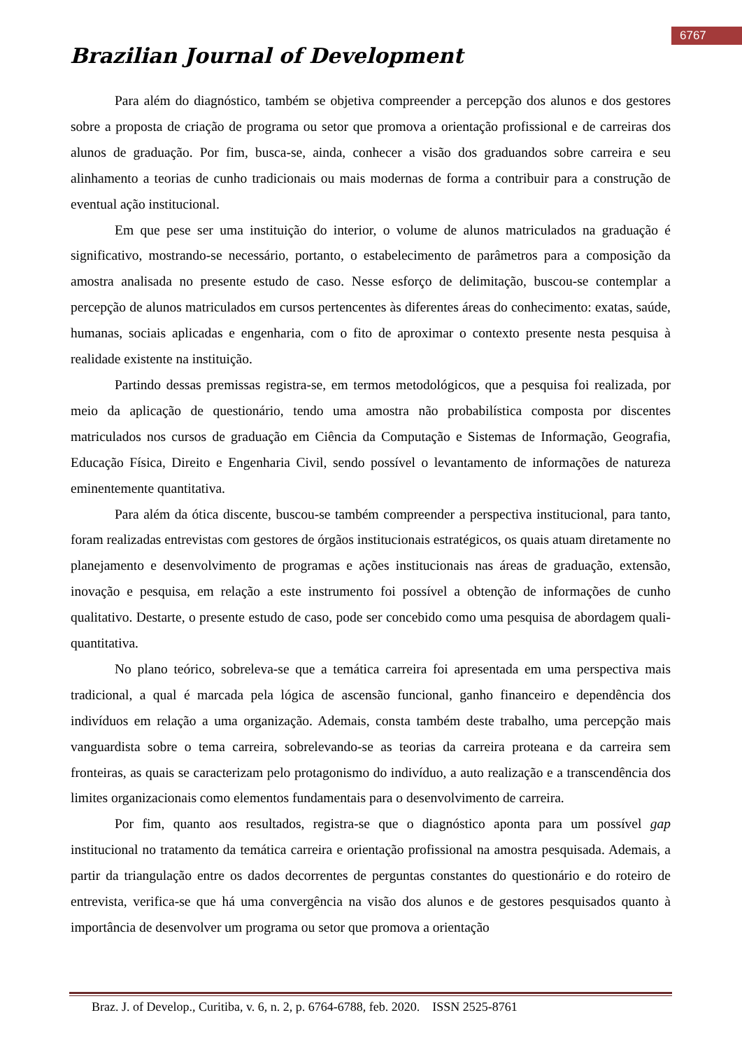6767
Brazilian Journal of Development
Para além do diagnóstico, também se objetiva compreender a percepção dos alunos e dos gestores sobre a proposta de criação de programa ou setor que promova a orientação profissional e de carreiras dos alunos de graduação. Por fim, busca-se, ainda, conhecer a visão dos graduandos sobre carreira e seu alinhamento a teorias de cunho tradicionais ou mais modernas de forma a contribuir para a construção de eventual ação institucional.
Em que pese ser uma instituição do interior, o volume de alunos matriculados na graduação é significativo, mostrando-se necessário, portanto, o estabelecimento de parâmetros para a composição da amostra analisada no presente estudo de caso. Nesse esforço de delimitação, buscou-se contemplar a percepção de alunos matriculados em cursos pertencentes às diferentes áreas do conhecimento: exatas, saúde, humanas, sociais aplicadas e engenharia, com o fito de aproximar o contexto presente nesta pesquisa à realidade existente na instituição.
Partindo dessas premissas registra-se, em termos metodológicos, que a pesquisa foi realizada, por meio da aplicação de questionário, tendo uma amostra não probabilística composta por discentes matriculados nos cursos de graduação em Ciência da Computação e Sistemas de Informação, Geografia, Educação Física, Direito e Engenharia Civil, sendo possível o levantamento de informações de natureza eminentemente quantitativa.
Para além da ótica discente, buscou-se também compreender a perspectiva institucional, para tanto, foram realizadas entrevistas com gestores de órgãos institucionais estratégicos, os quais atuam diretamente no planejamento e desenvolvimento de programas e ações institucionais nas áreas de graduação, extensão, inovação e pesquisa, em relação a este instrumento foi possível a obtenção de informações de cunho qualitativo. Destarte, o presente estudo de caso, pode ser concebido como uma pesquisa de abordagem quali-quantitativa.
No plano teórico, sobreleva-se que a temática carreira foi apresentada em uma perspectiva mais tradicional, a qual é marcada pela lógica de ascensão funcional, ganho financeiro e dependência dos indivíduos em relação a uma organização. Ademais, consta também deste trabalho, uma percepção mais vanguardista sobre o tema carreira, sobrelevando-se as teorias da carreira proteana e da carreira sem fronteiras, as quais se caracterizam pelo protagonismo do indivíduo, a auto realização e a transcendência dos limites organizacionais como elementos fundamentais para o desenvolvimento de carreira.
Por fim, quanto aos resultados, registra-se que o diagnóstico aponta para um possível gap institucional no tratamento da temática carreira e orientação profissional na amostra pesquisada. Ademais, a partir da triangulação entre os dados decorrentes de perguntas constantes do questionário e do roteiro de entrevista, verifica-se que há uma convergência na visão dos alunos e de gestores pesquisados quanto à importância de desenvolver um programa ou setor que promova a orientação
Braz. J. of Develop., Curitiba, v. 6, n. 2, p. 6764-6788, feb. 2020. ISSN 2525-8761